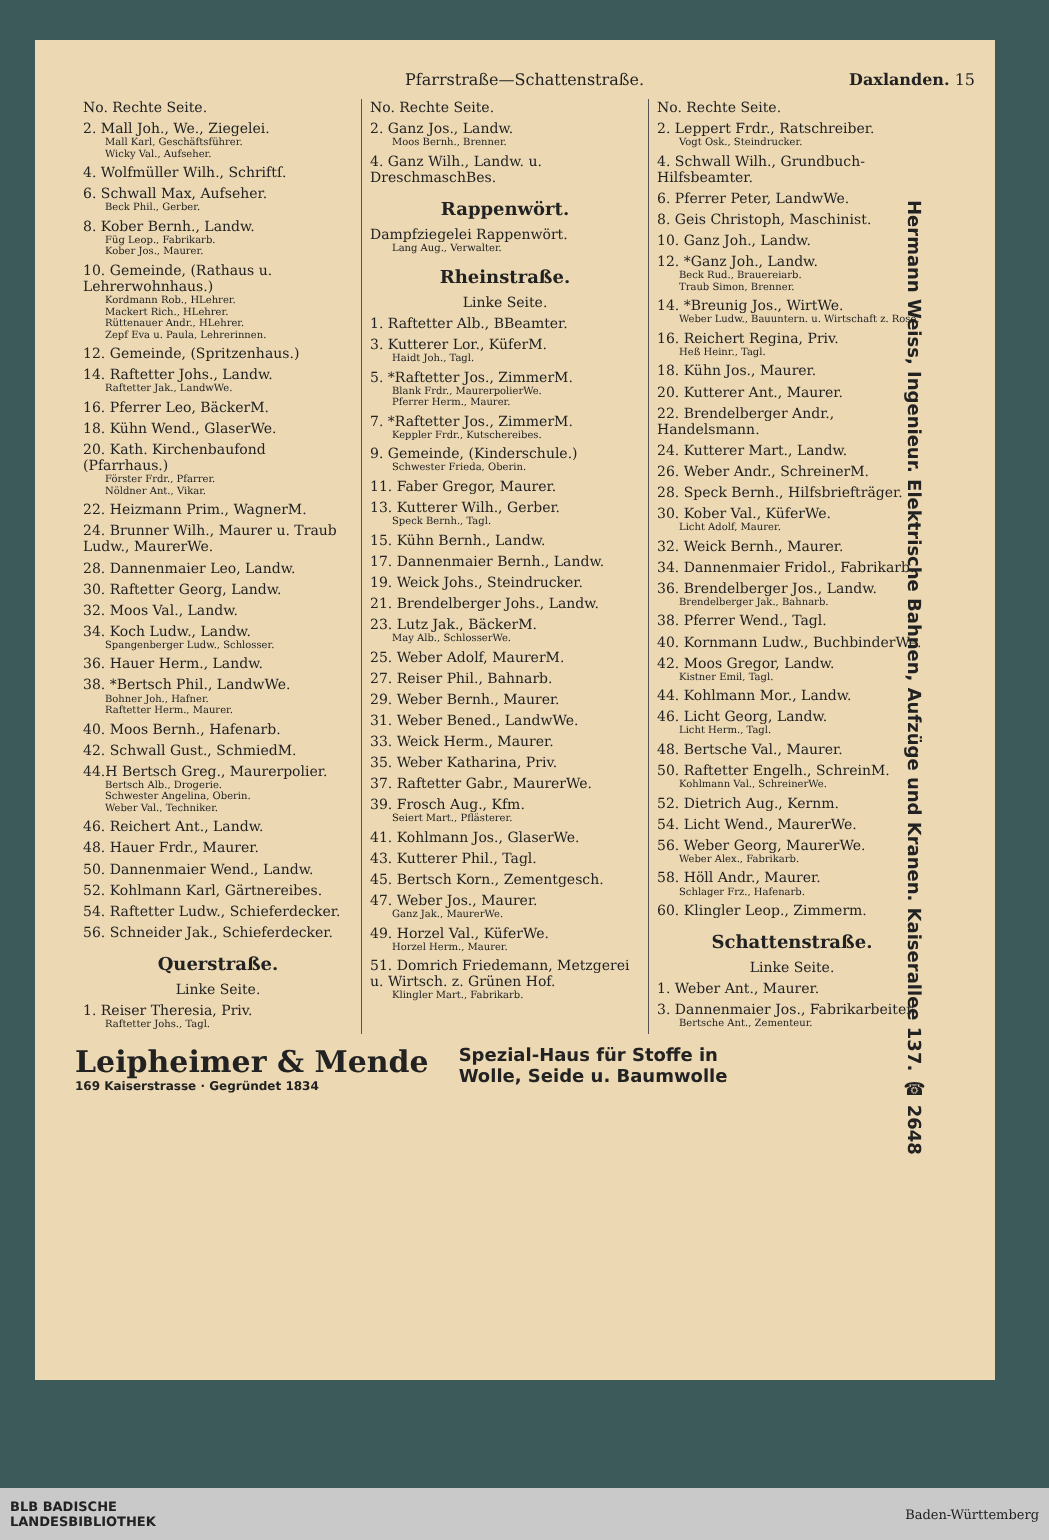Pfarrstraße—Schattenstraße. Daxlanden. 15
No. Rechte Seite.
2. Mall Joh., We., Ziegelei.
Mall Karl, Geschäftsführer.
Wicky Val., Aufseher.
4. Wolfmüller Wilh., Schriftſ.
6. Schwall Max, Aufseher.
Beck Phil., Gerber.
8. Kober Bernh., Landw.
Füg Leop., Fabrikarb.
Kober Jos., Maurer.
10. Gemeinde, (Rathaus u. Lehrerwohnhaus.)
Kordmann Rob., HLehrer.
Mackert Rich., HLehrer.
Rüttenauer Andr., HLehrer.
Zepf Eva u. Paula, Lehrerinnen.
12. Gemeinde, (Spritzenhaus.)
14. Raftetter Johs., Landw.
Raftetter Jak., LandwWe.
16. Pferrer Leo, BäckerM.
18. Kühn Wend., GlaserWe.
20. Kath. Kirchenbaufond (Pfarrhaus.)
Förster Frdr., Pfarrer.
Nöldner Ant., Vikar.
22. Heizmann Prim., WagnerM.
24. Brunner Wilh., Maurer u. Traub Ludw., MaurerWe.
28. Dannenmaier Leo, Landw.
30. Raftetter Georg, Landw.
32. Moos Val., Landw.
34. Koch Ludw., Landw.
Spangenberger Ludw., Schlosser.
36. Hauer Herm., Landw.
38. *Bertsch Phil., LandwWe.
Bohner Joh., Hafner.
Raftetter Herm., Maurer.
40. Moos Bernh., Hafenarb.
42. Schwall Gust., SchmiedM.
44.H Bertsch Greg., Maurerpolier.
Bertsch Alb., Drogerie.
Schwester Angelina, Oberin.
Weber Val., Techniker.
46. Reichert Ant., Landw.
48. Hauer Frdr., Maurer.
50. Dannenmaier Wend., Landw.
52. Kohlmann Karl, Gärtnereibes.
54. Raftetter Ludw., Schieferdecker.
56. Schneider Jak., Schieferdecker.
Querstraße.
Linke Seite.
1. Reiser Theresia, Priv.
Raftetter Johs., Tagl.
No. Rechte Seite.
2. Ganz Jos., Landw.
Moos Bernh., Brenner.
4. Ganz Wilh., Landw. u. DreschmaschBes.
Rappenwört.
Dampfziegelei Rappenwört.
Lang Aug., Verwalter.
Rheinstraße.
Linke Seite.
1. Raftetter Alb., BBeamter.
3. Kutterer Lor., KüferM.
Haidt Joh., Tagl.
5. *Raftetter Jos., ZimmerM.
Blank Frdr., MaurerpolierWe.
Pferrer Herm., Maurer.
7. *Raftetter Jos., ZimmerM.
Keppler Frdr., Kutschereibes.
9. Gemeinde, (Kinderschule.)
Schwester Frieda, Oberin.
11. Faber Gregor, Maurer.
13. Kutterer Wilh., Gerber.
Speck Bernh., Tagl.
15. Kühn Bernh., Landw.
17. Dannenmaier Bernh., Landw.
19. Weick Johs., Steindrucker.
21. Brendelberger Johs., Landw.
23. Lutz Jak., BäckerM.
May Alb., SchlosserWe.
25. Weber Adolf, MaurerM.
27. Reiser Phil., Bahnarb.
29. Weber Bernh., Maurer.
31. Weber Bened., LandwWe.
33. Weick Herm., Maurer.
35. Weber Katharina, Priv.
37. Raftetter Gabr., MaurerWe.
39. Frosch Aug., Kfm.
Seiert Mart., Pflästerer.
41. Kohlmann Jos., GlaserWe.
43. Kutterer Phil., Tagl.
45. Bertsch Korn., Zementgesch.
47. Weber Jos., Maurer.
Ganz Jak., MaurerWe.
49. Horzel Val., KüferWe.
Horzel Herm., Maurer.
51. Domrich Friedemann, Metzgerei u. Wirtsch. z. Grünen Hof.
Klingler Mart., Fabrikarb.
No. Rechte Seite.
2. Leppert Frdr., Ratschreiber.
Vogt Osk., Steindrucker.
4. Schwall Wilh., Grundbuch-Hilfsbeamter.
6. Pferrer Peter, LandwWe.
8. Geis Christoph, Maschinist.
10. Ganz Joh., Landw.
12. *Ganz Joh., Landw.
Beck Rud., Brauereiarb.
Traub Simon, Brenner.
14. *Breunig Jos., WirtWe.
Weber Ludw., Bauuntern. u. Wirtschaft z. Rose.
16. Reichert Regina, Priv.
Heß Heinr., Tagl.
18. Kühn Jos., Maurer.
20. Kutterer Ant., Maurer.
22. Brendelberger Andr., Handelsmann.
24. Kutterer Mart., Landw.
26. Weber Andr., SchreinerM.
28. Speck Bernh., Hilfsbriefträger.
30. Kober Val., KüferWe.
Licht Adolf, Maurer.
32. Weick Bernh., Maurer.
34. Dannenmaier Fridol., Fabrikarb.
36. Brendelberger Jos., Landw.
Brendelberger Jak., Bahnarb.
38. Pferrer Wend., Tagl.
40. Kornmann Ludw., BuchbinderWe.
42. Moos Gregor, Landw.
Kistner Emil, Tagl.
44. Kohlmann Mor., Landw.
46. Licht Georg, Landw.
Licht Herm., Tagl.
48. Bertsche Val., Maurer.
50. Raftetter Engelh., SchreinM.
Kohlmann Val., SchreinerWe.
52. Dietrich Aug., Kernm.
54. Licht Wend., MaurerWe.
56. Weber Georg, MaurerWe.
Weber Alex., Fabrikarb.
58. Höll Andr., Maurer.
Schlager Frz., Hafenarb.
60. Klingler Leop., Zimmerm.
Schattenstraße.
Linke Seite.
1. Weber Ant., Maurer.
3. Dannenmaier Jos., Fabrikarbeiter.
Bertsche Ant., Zementeur.
Hermann Weiss, Ingenieur. Elektrische Bahnen, Aufzüge und Kranen. Kaiserallee 137. ☎ 2648
Leipheimer & Mende
169 Kaiserstrasse · Gegründet 1834
Spezial-Haus für Stoffe in
Wolle, Seide u. Baumwolle
BLB BADISCHE
LANDESBIBLIOTHEK Baden-Württemberg